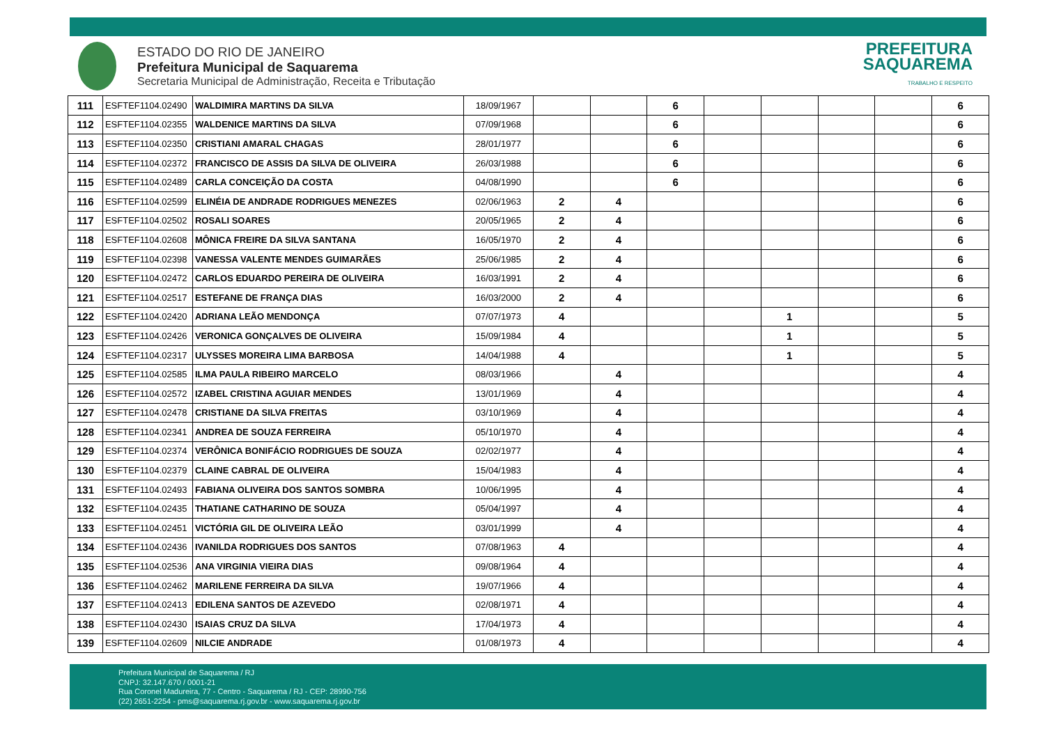ESTADO DO RIO DE JANEIRO
Prefeitura Municipal de Saquarema
Secretaria Municipal de Administração, Receita e Tributação
PREFEITURA
SAQUAREMA
TRABALHO E RESPEITO
| 111 | ESFTEF1104.02490 | WALDIMIRA MARTINS DA SILVA | 18/09/1967 | | | 6 | | | | | 6 |
| 112 | ESFTEF1104.02355 | WALDENICE MARTINS DA SILVA | 07/09/1968 | | | 6 | | | | | 6 |
| 113 | ESFTEF1104.02350 | CRISTIANI AMARAL CHAGAS | 28/01/1977 | | | 6 | | | | | 6 |
| 114 | ESFTEF1104.02372 | FRANCISCO DE ASSIS DA SILVA DE OLIVEIRA | 26/03/1988 | | | 6 | | | | | 6 |
| 115 | ESFTEF1104.02489 | CARLA CONCEIÇÃO DA COSTA | 04/08/1990 | | | 6 | | | | | 6 |
| 116 | ESFTEF1104.02599 | ELINÉIA DE ANDRADE RODRIGUES MENEZES | 02/06/1963 | 2 | 4 | | | | | | 6 |
| 117 | ESFTEF1104.02502 | ROSALI SOARES | 20/05/1965 | 2 | 4 | | | | | | 6 |
| 118 | ESFTEF1104.02608 | MÔNICA FREIRE DA SILVA SANTANA | 16/05/1970 | 2 | 4 | | | | | | 6 |
| 119 | ESFTEF1104.02398 | VANESSA VALENTE MENDES GUIMARÃES | 25/06/1985 | 2 | 4 | | | | | | 6 |
| 120 | ESFTEF1104.02472 | CARLOS EDUARDO PEREIRA DE OLIVEIRA | 16/03/1991 | 2 | 4 | | | | | | 6 |
| 121 | ESFTEF1104.02517 | ESTEFANE DE FRANÇA DIAS | 16/03/2000 | 2 | 4 | | | | | | 6 |
| 122 | ESFTEF1104.02420 | ADRIANA LEÃO MENDONÇA | 07/07/1973 | 4 | | | | 1 | | | 5 |
| 123 | ESFTEF1104.02426 | VERONICA GONÇALVES DE OLIVEIRA | 15/09/1984 | 4 | | | | 1 | | | 5 |
| 124 | ESFTEF1104.02317 | ULYSSES MOREIRA LIMA BARBOSA | 14/04/1988 | 4 | | | | 1 | | | 5 |
| 125 | ESFTEF1104.02585 | ILMA PAULA RIBEIRO MARCELO | 08/03/1966 | | 4 | | | | | | 4 |
| 126 | ESFTEF1104.02572 | IZABEL CRISTINA AGUIAR MENDES | 13/01/1969 | | 4 | | | | | | 4 |
| 127 | ESFTEF1104.02478 | CRISTIANE DA SILVA FREITAS | 03/10/1969 | | 4 | | | | | | 4 |
| 128 | ESFTEF1104.02341 | ANDREA DE SOUZA FERREIRA | 05/10/1970 | | 4 | | | | | | 4 |
| 129 | ESFTEF1104.02374 | VERÔNICA BONIFÁCIO RODRIGUES DE SOUZA | 02/02/1977 | | 4 | | | | | | 4 |
| 130 | ESFTEF1104.02379 | CLAINE CABRAL DE OLIVEIRA | 15/04/1983 | | 4 | | | | | | 4 |
| 131 | ESFTEF1104.02493 | FABIANA OLIVEIRA DOS SANTOS SOMBRA | 10/06/1995 | | 4 | | | | | | 4 |
| 132 | ESFTEF1104.02435 | THATIANE CATHARINO DE SOUZA | 05/04/1997 | | 4 | | | | | | 4 |
| 133 | ESFTEF1104.02451 | VICTÓRIA GIL DE OLIVEIRA LEÃO | 03/01/1999 | | 4 | | | | | | 4 |
| 134 | ESFTEF1104.02436 | IVANILDA RODRIGUES DOS SANTOS | 07/08/1963 | 4 | | | | | | | 4 |
| 135 | ESFTEF1104.02536 | ANA VIRGINIA VIEIRA DIAS | 09/08/1964 | 4 | | | | | | | 4 |
| 136 | ESFTEF1104.02462 | MARILENE FERREIRA DA SILVA | 19/07/1966 | 4 | | | | | | | 4 |
| 137 | ESFTEF1104.02413 | EDILENA SANTOS DE AZEVEDO | 02/08/1971 | 4 | | | | | | | 4 |
| 138 | ESFTEF1104.02430 | ISAIAS CRUZ DA SILVA | 17/04/1973 | 4 | | | | | | | 4 |
| 139 | ESFTEF1104.02609 | NILCIE ANDRADE | 01/08/1973 | 4 | | | | | | | 4 |
Prefeitura Municipal de Saquarema / RJ
CNPJ: 32.147.670 / 0001-21
Rua Coronel Madureira, 77 - Centro - Saquarema / RJ - CEP: 28990-756
(22) 2651-2254 - pms@saquarema.rj.gov.br - www.saquarema.rj.gov.br